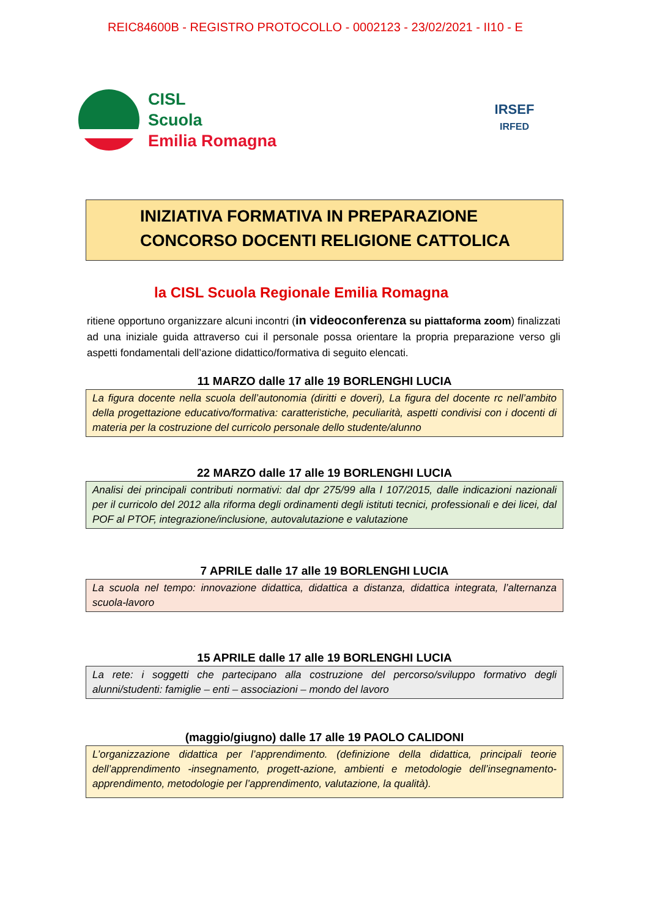REIC84600B - REGISTRO PROTOCOLLO - 0002123 - 23/02/2021 - II10 - E
CISL
Scuola
Emilia Romagna
IRSEF
IRFED
INIZIATIVA FORMATIVA IN PREPARAZIONE
CONCORSO DOCENTI RELIGIONE CATTOLICA
la CISL Scuola Regionale Emilia Romagna
ritiene opportuno organizzare alcuni incontri (in videoconferenza su piattaforma zoom) finalizzati ad una iniziale guida attraverso cui il personale possa orientare la propria preparazione verso gli aspetti fondamentali dell’azione didattico/formativa di seguito elencati.
11 MARZO dalle 17 alle 19 BORLENGHI LUCIA
La figura docente nella scuola dell’autonomia (diritti e doveri), La figura del docente rc nell’ambito della progettazione educativo/formativa: caratteristiche, peculiarità, aspetti condivisi con i docenti di materia per la costruzione del curricolo personale dello studente/alunno
22 MARZO dalle 17 alle 19 BORLENGHI LUCIA
Analisi dei principali contributi normativi: dal dpr 275/99 alla l 107/2015, dalle indicazioni nazionali per il curricolo del 2012 alla riforma degli ordinamenti degli istituti tecnici, professionali e dei licei, dal POF al PTOF, integrazione/inclusione, autovalutazione e valutazione
7 APRILE dalle 17 alle 19 BORLENGHI LUCIA
La scuola nel tempo: innovazione didattica, didattica a distanza, didattica integrata, l’alternanza scuola-lavoro
15 APRILE dalle 17 alle 19 BORLENGHI LUCIA
La rete: i soggetti che partecipano alla costruzione del percorso/sviluppo formativo degli alunni/studenti: famiglie – enti – associazioni – mondo del lavoro
(maggio/giugno) dalle 17 alle 19 PAOLO CALIDONI
L’organizzazione didattica per l’apprendimento. (definizione della didattica, principali teorie dell’apprendimento -insegnamento, progett-azione, ambienti e metodologie dell’insegnamento-apprendimento, metodologie per l’apprendimento, valutazione, la qualità).